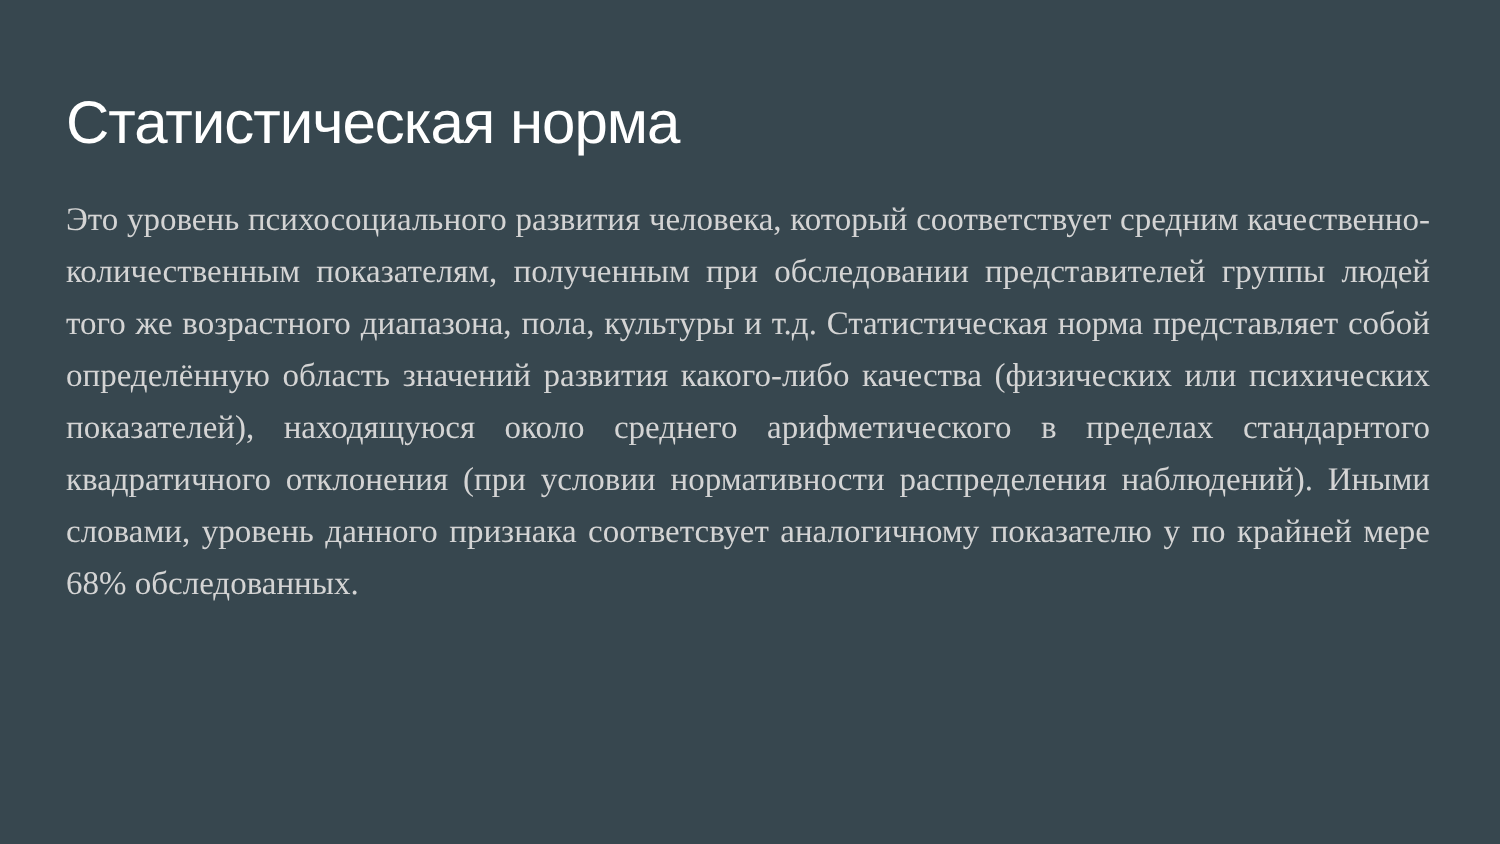Статистическая норма
Это уровень психосоциального развития человека, который соответствует средним качественно-количественным показателям, полученным при обследовании представителей группы людей того же возрастного диапазона, пола, культуры и т.д. Статистическая норма представляет собой определённую область значений развития какого-либо качества (физических или психических показателей), находящуюся около среднего арифметического в пределах стандарнтого квадратичного отклонения (при условии нормативности распределения наблюдений). Иными словами, уровень данного признака соответсвует аналогичному показателю у по крайней мере 68% обследованных.